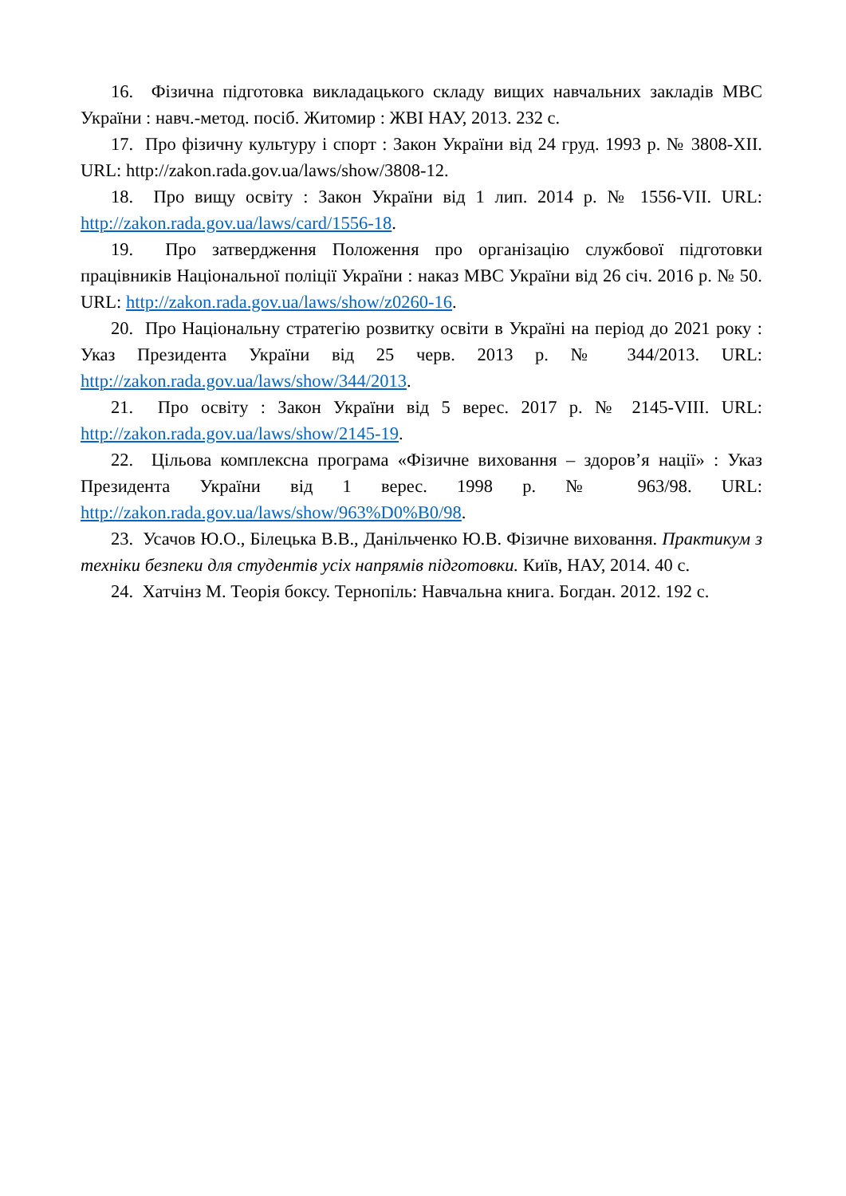16. Фізична підготовка викладацького складу вищих навчальних закладів МВС України : навч.-метод. посіб. Житомир : ЖВІ НАУ, 2013. 232 с.
17. Про фізичну культуру і спорт : Закон України від 24 груд. 1993 р. № 3808-XII. URL: http://zakon.rada.gov.ua/laws/show/3808-12.
18. Про вищу освіту : Закон України від 1 лип. 2014 р. № 1556-VII. URL: http://zakon.rada.gov.ua/laws/card/1556-18.
19. Про затвердження Положення про організацію службової підготовки працівників Національної поліції України : наказ МВС України від 26 січ. 2016 р. № 50. URL: http://zakon.rada.gov.ua/laws/show/z0260-16.
20. Про Національну стратегію розвитку освіти в Україні на період до 2021 року : Указ Президента України від 25 черв. 2013 р. № 344/2013. URL: http://zakon.rada.gov.ua/laws/show/344/2013.
21. Про освіту : Закон України від 5 верес. 2017 р. № 2145-VIII. URL: http://zakon.rada.gov.ua/laws/show/2145-19.
22. Цільова комплексна програма «Фізичне виховання – здоров’я нації» : Указ Президента України від 1 верес. 1998 р. № 963/98. URL: http://zakon.rada.gov.ua/laws/show/963%D0%B0/98.
23. Усачов Ю.О., Білецька В.В., Данільченко Ю.В. Фізичне виховання. Практикум з техніки безпеки для студентів усіх напрямів підготовки. Київ, НАУ, 2014. 40 с.
24. Хатчінз М. Теорія боксу. Тернопіль: Навчальна книга. Богдан. 2012. 192 с.